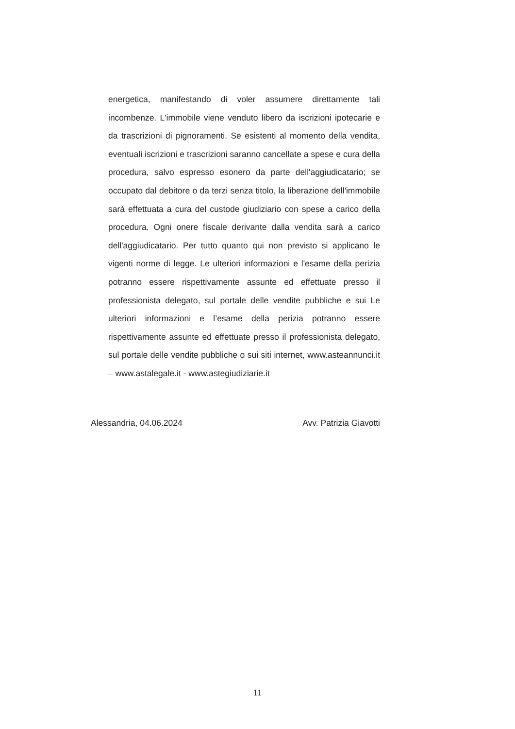energetica, manifestando di voler assumere direttamente tali incombenze. L'immobile viene venduto libero da iscrizioni ipotecarie e da trascrizioni di pignoramenti. Se esistenti al momento della vendita, eventuali iscrizioni e trascrizioni saranno cancellate a spese e cura della procedura, salvo espresso esonero da parte dell'aggiudicatario; se occupato dal debitore o da terzi senza titolo, la liberazione dell'immobile sarà effettuata a cura del custode giudiziario con spese a carico della procedura. Ogni onere fiscale derivante dalla vendita sarà a carico dell'aggiudicatario. Per tutto quanto qui non previsto si applicano le vigenti norme di legge. Le ulteriori informazioni e l'esame della perizia potranno essere rispettivamente assunte ed effettuate presso il professionista delegato, sul portale delle vendite pubbliche e sui Le ulteriori informazioni e l’esame della perizia potranno essere rispettivamente assunte ed effettuate presso il professionista delegato, sul portale delle vendite pubbliche o sui siti internet, www.asteannunci.it – www.astalegale.it - www.astegiudiziarie.it
Alessandria, 04.06.2024 Avv. Patrizia Giavotti
11